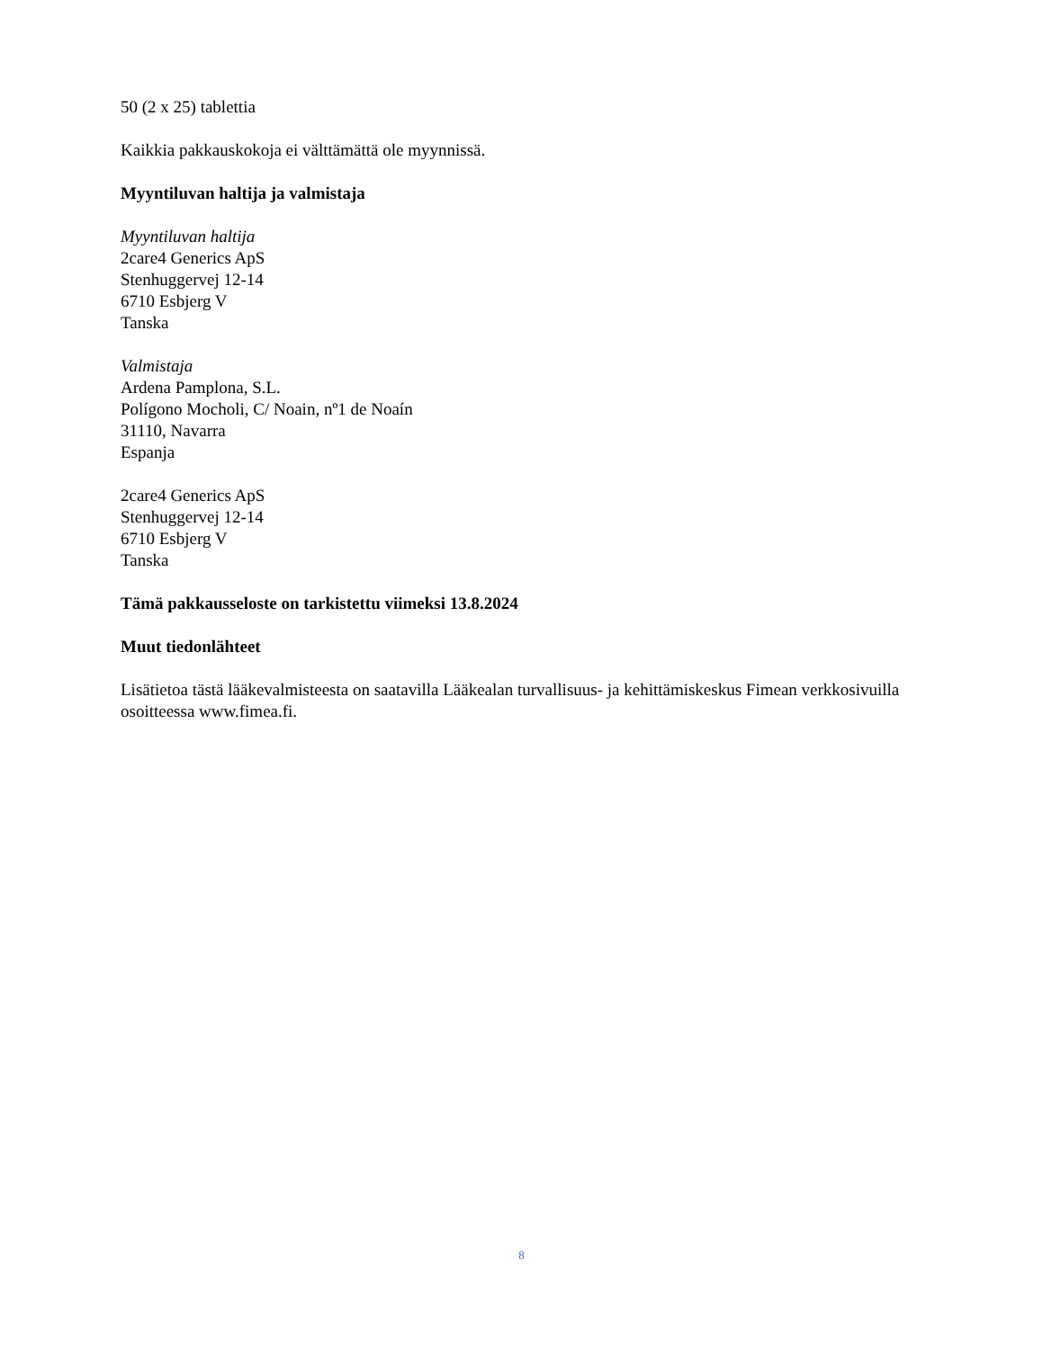50 (2 x 25) tablettia
Kaikkia pakkauskokoja ei välttämättä ole myynnissä.
Myyntiluvan haltija ja valmistaja
Myyntiluvan haltija
2care4 Generics ApS
Stenhuggervej 12-14
6710 Esbjerg V
Tanska
Valmistaja
Ardena Pamplona, S.L.
Polígono Mocholi, C/ Noain, nº1 de Noaín
31110, Navarra
Espanja
2care4 Generics ApS
Stenhuggervej 12-14
6710 Esbjerg V
Tanska
Tämä pakkausseloste on tarkistettu viimeksi 13.8.2024
Muut tiedonlähteet
Lisätietoa tästä lääkevalmisteesta on saatavilla Lääkealan turvallisuus- ja kehittämiskeskus Fimean verkkosivuilla osoitteessa www.fimea.fi.
8